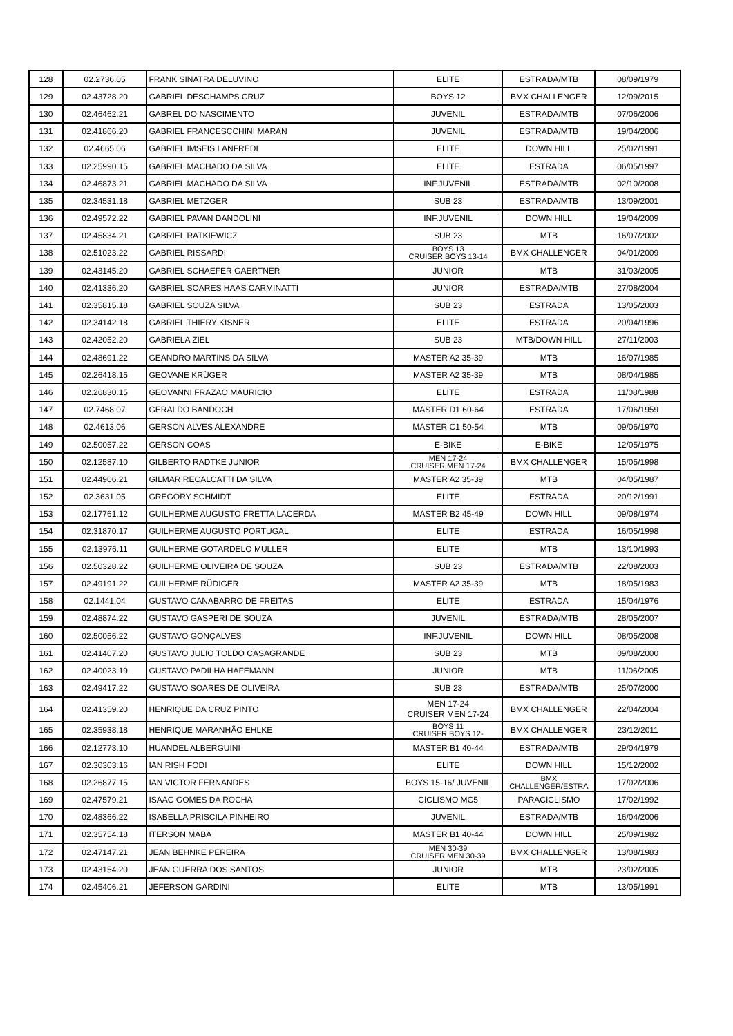| 128 | 02.2736.05 | FRANK SINATRA DELUVINO | ELITE | ESTRADA/MTB | 08/09/1979 |
| 129 | 02.43728.20 | GABRIEL DESCHAMPS CRUZ | BOYS 12 | BMX CHALLENGER | 12/09/2015 |
| 130 | 02.46462.21 | GABREL DO NASCIMENTO | JUVENIL | ESTRADA/MTB | 07/06/2006 |
| 131 | 02.41866.20 | GABRIEL FRANCESCCHINI MARAN | JUVENIL | ESTRADA/MTB | 19/04/2006 |
| 132 | 02.4665.06 | GABRIEL IMSEIS LANFREDI | ELITE | DOWN HILL | 25/02/1991 |
| 133 | 02.25990.15 | GABRIEL MACHADO DA SILVA | ELITE | ESTRADA | 06/05/1997 |
| 134 | 02.46873.21 | GABRIEL MACHADO DA SILVA | INF.JUVENIL | ESTRADA/MTB | 02/10/2008 |
| 135 | 02.34531.18 | GABRIEL METZGER | SUB 23 | ESTRADA/MTB | 13/09/2001 |
| 136 | 02.49572.22 | GABRIEL PAVAN DANDOLINI | INF.JUVENIL | DOWN HILL | 19/04/2009 |
| 137 | 02.45834.21 | GABRIEL RATKIEWICZ | SUB 23 | MTB | 16/07/2002 |
| 138 | 02.51023.22 | GABRIEL RISSARDI | BOYS 13 CRUISER BOYS 13-14 | BMX CHALLENGER | 04/01/2009 |
| 139 | 02.43145.20 | GABRIEL SCHAEFER GAERTNER | JUNIOR | MTB | 31/03/2005 |
| 140 | 02.41336.20 | GABRIEL SOARES HAAS CARMINATTI | JUNIOR | ESTRADA/MTB | 27/08/2004 |
| 141 | 02.35815.18 | GABRIEL SOUZA SILVA | SUB 23 | ESTRADA | 13/05/2003 |
| 142 | 02.34142.18 | GABRIEL THIERY KISNER | ELITE | ESTRADA | 20/04/1996 |
| 143 | 02.42052.20 | GABRIELA ZIEL | SUB 23 | MTB/DOWN HILL | 27/11/2003 |
| 144 | 02.48691.22 | GEANDRO MARTINS DA SILVA | MASTER A2 35-39 | MTB | 16/07/1985 |
| 145 | 02.26418.15 | GEOVANE KRÜGER | MASTER A2 35-39 | MTB | 08/04/1985 |
| 146 | 02.26830.15 | GEOVANNI FRAZAO MAURICIO | ELITE | ESTRADA | 11/08/1988 |
| 147 | 02.7468.07 | GERALDO BANDOCH | MASTER D1 60-64 | ESTRADA | 17/06/1959 |
| 148 | 02.4613.06 | GERSON ALVES ALEXANDRE | MASTER C1 50-54 | MTB | 09/06/1970 |
| 149 | 02.50057.22 | GERSON COAS | E-BIKE | E-BIKE | 12/05/1975 |
| 150 | 02.12587.10 | GILBERTO RADTKE JUNIOR | MEN 17-24 CRUISER MEN 17-24 | BMX CHALLENGER | 15/05/1998 |
| 151 | 02.44906.21 | GILMAR RECALCATTI DA SILVA | MASTER A2 35-39 | MTB | 04/05/1987 |
| 152 | 02.3631.05 | GREGORY SCHMIDT | ELITE | ESTRADA | 20/12/1991 |
| 153 | 02.17761.12 | GUILHERME AUGUSTO FRETTA LACERDA | MASTER B2 45-49 | DOWN HILL | 09/08/1974 |
| 154 | 02.31870.17 | GUILHERME AUGUSTO PORTUGAL | ELITE | ESTRADA | 16/05/1998 |
| 155 | 02.13976.11 | GUILHERME GOTARDELO MULLER | ELITE | MTB | 13/10/1993 |
| 156 | 02.50328.22 | GUILHERME OLIVEIRA DE SOUZA | SUB 23 | ESTRADA/MTB | 22/08/2003 |
| 157 | 02.49191.22 | GUILHERME RÜDIGER | MASTER A2 35-39 | MTB | 18/05/1983 |
| 158 | 02.1441.04 | GUSTAVO CANABARRO DE FREITAS | ELITE | ESTRADA | 15/04/1976 |
| 159 | 02.48874.22 | GUSTAVO GASPERI DE SOUZA | JUVENIL | ESTRADA/MTB | 28/05/2007 |
| 160 | 02.50056.22 | GUSTAVO GONÇALVES | INF.JUVENIL | DOWN HILL | 08/05/2008 |
| 161 | 02.41407.20 | GUSTAVO JULIO TOLDO CASAGRANDE | SUB 23 | MTB | 09/08/2000 |
| 162 | 02.40023.19 | GUSTAVO PADILHA HAFEMANN | JUNIOR | MTB | 11/06/2005 |
| 163 | 02.49417.22 | GUSTAVO SOARES DE OLIVEIRA | SUB 23 | ESTRADA/MTB | 25/07/2000 |
| 164 | 02.41359.20 | HENRIQUE DA CRUZ PINTO | MEN 17-24 CRUISER MEN 17-24 | BMX CHALLENGER | 22/04/2004 |
| 165 | 02.35938.18 | HENRIQUE MARANHÃO EHLKE | BOYS 11 CRUISER BOYS 12- | BMX CHALLENGER | 23/12/2011 |
| 166 | 02.12773.10 | HUANDEL ALBERGUINI | MASTER B1 40-44 | ESTRADA/MTB | 29/04/1979 |
| 167 | 02.30303.16 | IAN RISH FODI | ELITE | DOWN HILL | 15/12/2002 |
| 168 | 02.26877.15 | IAN VICTOR FERNANDES | BOYS 15-16/ JUVENIL | BMX CHALLENGER/ESTRA | 17/02/2006 |
| 169 | 02.47579.21 | ISAAC GOMES DA ROCHA | CICLISMO MC5 | PARACICLISMO | 17/02/1992 |
| 170 | 02.48366.22 | ISABELLA PRISCILA PINHEIRO | JUVENIL | ESTRADA/MTB | 16/04/2006 |
| 171 | 02.35754.18 | ITERSON MABA | MASTER B1 40-44 | DOWN HILL | 25/09/1982 |
| 172 | 02.47147.21 | JEAN BEHNKE PEREIRA | MEN 30-39 CRUISER MEN 30-39 | BMX CHALLENGER | 13/08/1983 |
| 173 | 02.43154.20 | JEAN GUERRA DOS SANTOS | JUNIOR | MTB | 23/02/2005 |
| 174 | 02.45406.21 | JEFERSON GARDINI | ELITE | MTB | 13/05/1991 |